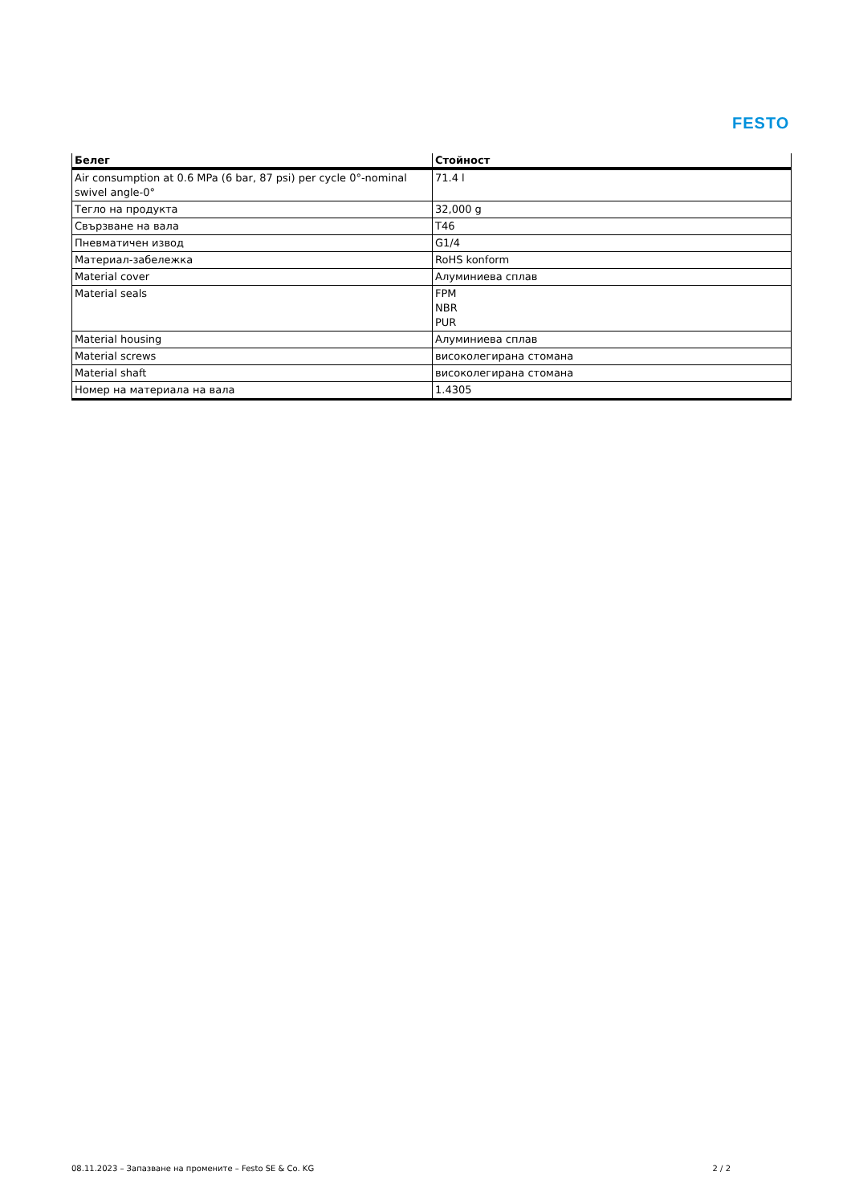FESTO
| Белег | Стойност |
| --- | --- |
| Air consumption at 0.6 MPa (6 bar, 87 psi) per cycle 0°-nominal swivel angle-0° | 71.4 l |
| Тегло на продукта | 32,000 g |
| Свързване на вала | T46 |
| Пневматичен извод | G1/4 |
| Материал-забележка | RoHS konform |
| Material cover | Алуминиева сплав |
| Material seals | FPM NBR PUR |
| Material housing | Алуминиева сплав |
| Material screws | високолегирана стомана |
| Material shaft | високолегирана стомана |
| Номер на материала на вала | 1.4305 |
08.11.2023 – Запазване на промените – Festo SE & Co. KG 2 / 2